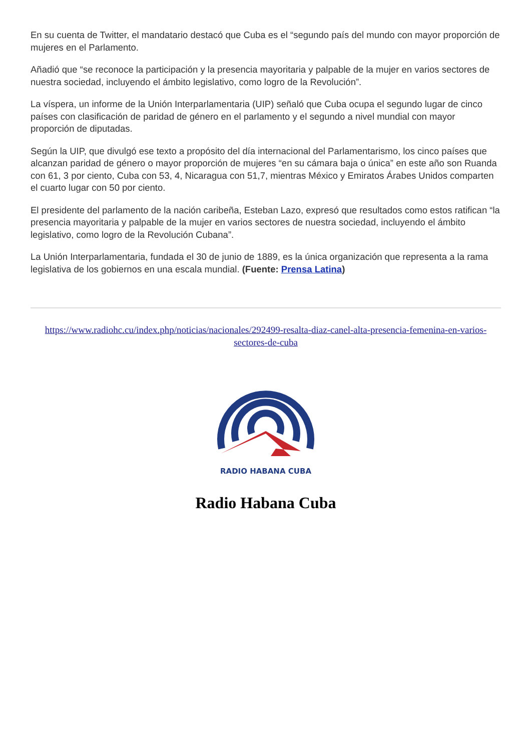En su cuenta de Twitter, el mandatario destacó que Cuba es el “segundo país del mundo con mayor proporción de mujeres en el Parlamento.
Añadió que “se reconoce la participación y la presencia mayoritaria y palpable de la mujer en varios sectores de nuestra sociedad, incluyendo el ámbito legislativo, como logro de la Revolución”.
La víspera, un informe de la Unión Interparlamentaria (UIP) señaló que Cuba ocupa el segundo lugar de cinco países con clasificación de paridad de género en el parlamento y el segundo a nivel mundial con mayor proporción de diputadas.
Según la UIP, que divulgó ese texto a propósito del día internacional del Parlamentarismo, los cinco países que alcanzan paridad de género o mayor proporción de mujeres “en su cámara baja o única” en este año son Ruanda con 61, 3 por ciento, Cuba con 53, 4, Nicaragua con 51,7, mientras México y Emiratos Árabes Unidos comparten el cuarto lugar con 50 por ciento.
El presidente del parlamento de la nación caribeña, Esteban Lazo, expresó que resultados como estos ratifican “la presencia mayoritaria y palpable de la mujer en varios sectores de nuestra sociedad, incluyendo el ámbito legislativo, como logro de la Revolución Cubana”.
La Unión Interparlamentaria, fundada el 30 de junio de 1889, es la única organización que representa a la rama legislativa de los gobiernos en una escala mundial. (Fuente: Prensa Latina)
https://www.radiohc.cu/index.php/noticias/nacionales/292499-resalta-diaz-canel-alta-presencia-femenina-en-varios-sectores-de-cuba
RADIO HABANA CUBA
Radio Habana Cuba